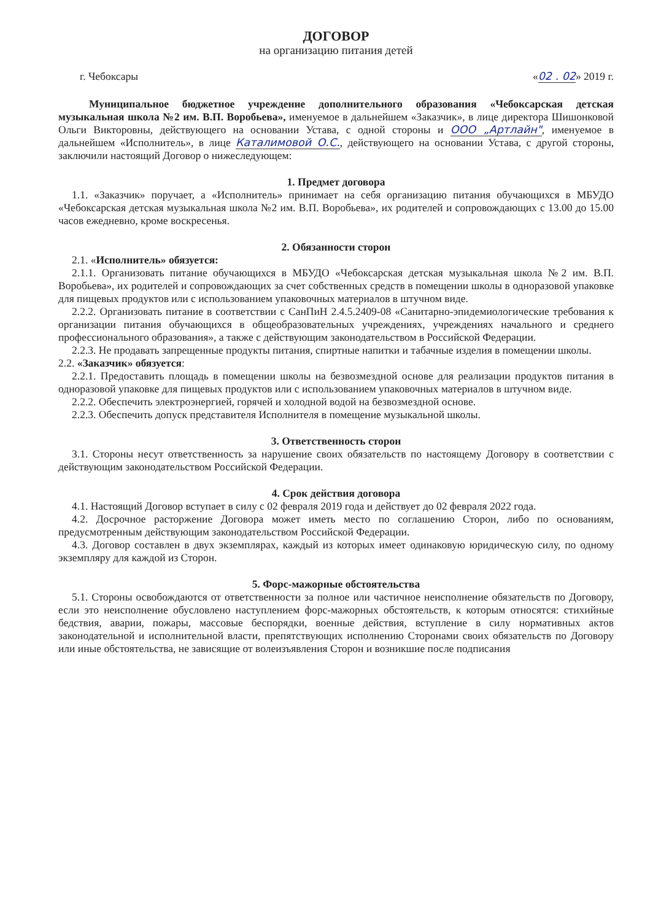ДОГОВОР
на организацию питания детей
г. Чебоксары «02 . 02» 2019 г.
Муниципальное бюджетное учреждение дополнительного образования «Чебоксарская детская музыкальная школа №2 им. В.П. Воробьева», именуемое в дальнейшем «Заказчик», в лице директора Шишонковой Ольги Викторовны, действующего на основании Устава, с одной стороны и ООО „Артлайн", именуемое в дальнейшем «Исполнитель», в лице Каталимовой О.С., действующего на основании Устава, с другой стороны, заключили настоящий Договор о нижеследующем:
1. Предмет договора
1.1. «Заказчик» поручает, а «Исполнитель» принимает на себя организацию питания обучающихся в МБУДО «Чебоксарская детская музыкальная школа №2 им. В.П. Воробьева», их родителей и сопровождающих с 13.00 до 15.00 часов ежедневно, кроме воскресенья.
2. Обязанности сторон
2.1. «Исполнитель» обязуется:
2.1.1. Организовать питание обучающихся в МБУДО «Чебоксарская детская музыкальная школа №2 им. В.П. Воробьева», их родителей и сопровождающих за счет собственных средств в помещении школы в одноразовой упаковке для пищевых продуктов или с использованием упаковочных материалов в штучном виде.
2.2.2. Организовать питание в соответствии с СанПиН 2.4.5.2409-08 «Санитарно-эпидемиологические требования к организации питания обучающихся в общеобразовательных учреждениях, учреждениях начального и среднего профессионального образования», а также с действующим законодательством в Российской Федерации.
2.2.3. Не продавать запрещенные продукты питания, спиртные напитки и табачные изделия в помещении школы.
2.2. «Заказчик» обязуется:
2.2.1. Предоставить площадь в помещении школы на безвозмездной основе для реализации продуктов питания в одноразовой упаковке для пищевых продуктов или с использованием упаковочных материалов в штучном виде.
2.2.2. Обеспечить электроэнергией, горячей и холодной водой на безвозмездной основе.
2.2.3. Обеспечить допуск представителя Исполнителя в помещение музыкальной школы.
3. Ответственность сторон
3.1. Стороны несут ответственность за нарушение своих обязательств по настоящему Договору в соответствии с действующим законодательством Российской Федерации.
4. Срок действия договора
4.1. Настоящий Договор вступает в силу с 02 февраля 2019 года и действует до 02 февраля 2022 года.
4.2. Досрочное расторжение Договора может иметь место по соглашению Сторон, либо по основаниям, предусмотренным действующим законодательством Российской Федерации.
4.3. Договор составлен в двух экземплярах, каждый из которых имеет одинаковую юридическую силу, по одному экземпляру для каждой из Сторон.
5. Форс-мажорные обстоятельства
5.1. Стороны освобождаются от ответственности за полное или частичное неисполнение обязательств по Договору, если это неисполнение обусловлено наступлением форс-мажорных обстоятельств, к которым относятся: стихийные бедствия, аварии, пожары, массовые беспорядки, военные действия, вступление в силу нормативных актов законодательной и исполнительной власти, препятствующих исполнению Сторонами своих обязательств по Договору или иные обстоятельства, не зависящие от волеизъявления Сторон и возникшие после подписания